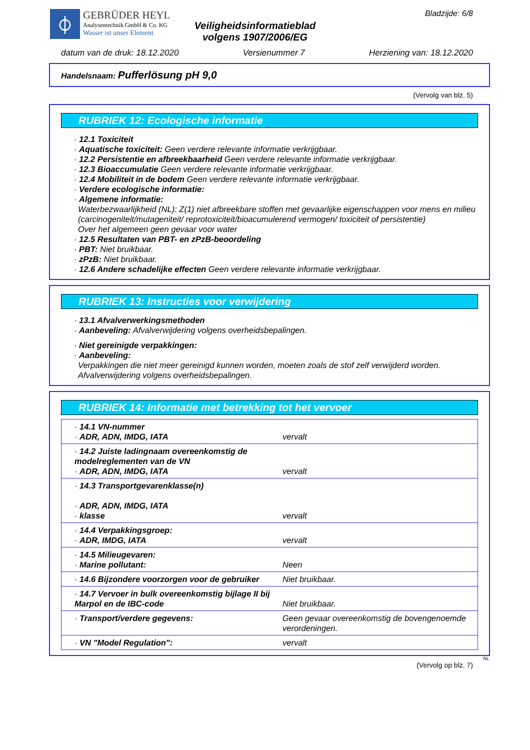⏀
GEBRÜDER HEYL
Analysentechnik GmbH & Co. KG
Wasser ist unser Element
Veiligheidsinformatieblad
volgens 1907/2006/EG
Bladzijde: 6/8
datum van de druk: 18.12.2020 Versienummer 7 Herziening van: 18.12.2020
Handelsnaam: Pufferlösung pH 9,0
(Vervolg van blz. 5)
RUBRIEK 12: Ecologische informatie
· 12.1 Toxiciteit
· Aquatische toxiciteit: Geen verdere relevante informatie verkrijgbaar.
· 12.2 Persistentie en afbreekbaarheid Geen verdere relevante informatie verkrijgbaar.
· 12.3 Bioaccumulatie Geen verdere relevante informatie verkrijgbaar.
· 12.4 Mobiliteit in de bodem Geen verdere relevante informatie verkrijgbaar.
· Verdere ecologische informatie:
· Algemene informatie:
Waterbezwaarlijkheid (NL): Z(1) niet afbreekbare stoffen met gevaarlijke eigenschappen voor mens en milieu (carcinogeniteit/mutageniteit/ reprotoxiciteit/bioacumulerend vermogen/ toxiciteit of persistentie)
Over het algemeen geen gevaar voor water
· 12.5 Resultaten van PBT- en zPzB-beoordeling
· PBT: Niet bruikbaar.
· zPzB: Niet bruikbaar.
· 12.6 Andere schadelijke effecten Geen verdere relevante informatie verkrijgbaar.
RUBRIEK 13: Instructies voor verwijdering
· 13.1 Afvalverwerkingsmethoden
· Aanbeveling: Afvalverwijdering volgens overheidsbepalingen.
· Niet gereinigde verpakkingen:
· Aanbeveling:
Verpakkingen die niet meer gereinigd kunnen worden, moeten zoals de stof zelf verwijderd worden.
Afvalverwijdering volgens overheidsbepalingen.
RUBRIEK 14: Informatie met betrekking tot het vervoer
| · 14.1 VN-nummer · ADR, ADN, IMDG, IATA | vervalt |
| · 14.2 Juiste ladingnaam overeenkomstig de modelreglementen van de VN · ADR, ADN, IMDG, IATA | vervalt |
| · 14.3 Transportgevarenklasse(n) · ADR, ADN, IMDG, IATA · klasse | vervalt |
| · 14.4 Verpakkingsgroep: · ADR, IMDG, IATA | vervalt |
| · 14.5 Milieugevaren: · Marine pollutant: | Neen |
| · 14.6 Bijzondere voorzorgen voor de gebruiker | Niet bruikbaar. |
| · 14.7 Vervoer in bulk overeenkomstig bijlage II bij Marpol en de IBC-code | Niet bruikbaar. |
| · Transport/verdere gegevens: | Geen gevaar overeenkomstig de bovengenoemde verordeningen. |
| · VN "Model Regulation": | vervalt |
NL
(Vervolg op blz. 7)